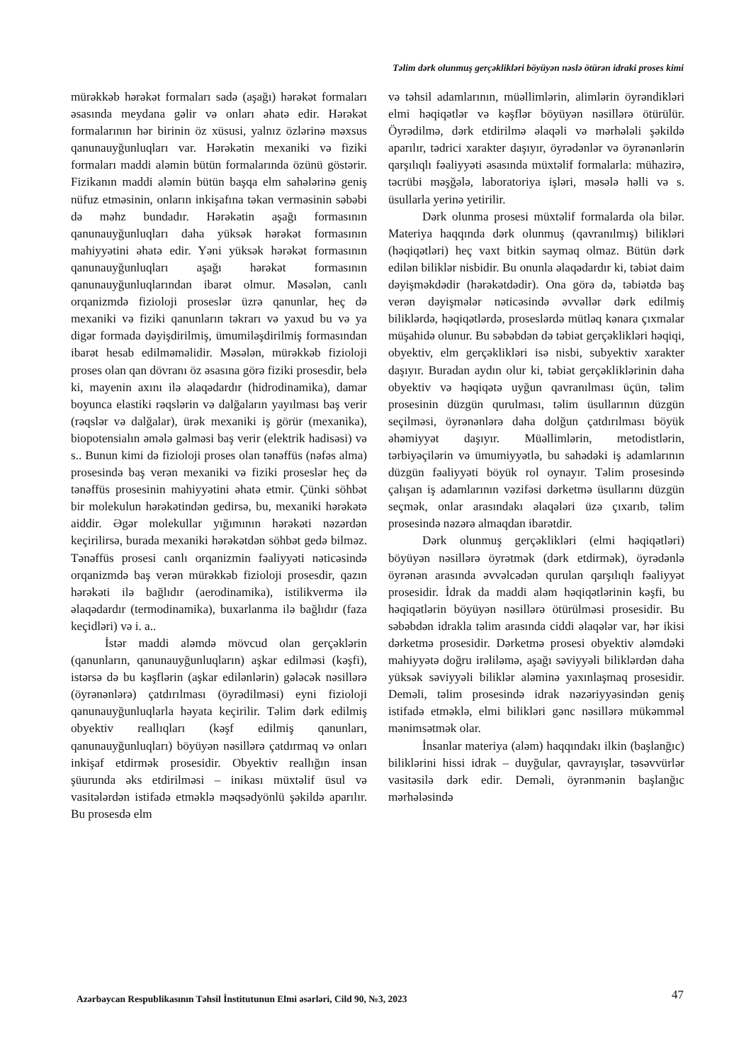Təlim dərk olunmuş gerçəklikləri böyüyən nəslə ötürən idraki proses kimi
mürəkkəb hərəkət formaları sadə (aşağı) hərəkət formaları əsasında meydana gəlir və onları əhatə edir. Hərəkət formalarının hər birinin öz xüsusi, yalnız özlərinə məxsus qanunauyğunluqları var. Hərəkətin mexaniki və fiziki formaları maddi aləmin bütün formalarında özünü göstərir. Fizikanın maddi aləmin bütün başqa elm sahələrinə geniş nüfuz etməsinin, onların inkişafına təkan verməsinin səbəbi də məhz bundadır. Hərəkətin aşağı formasının qanunauyğunluqları daha yüksək hərəkət formasının mahiyyətini əhatə edir. Yəni yüksək hərəkət formasının qanunauyğunluqları aşağı hərəkət formasının qanunauyğunluqlarından ibarət olmur. Məsələn, canlı orqanizmdə fizioloji proseslər üzrə qanunlar, heç də mexaniki və fiziki qanunların təkrarı və yaxud bu və ya digər formada dəyişdirilmiş, ümumiləşdirilmiş formasından ibarət hesab edilməməlidir. Məsələn, mürəkkəb fizioloji proses olan qan dövranı öz əsasına görə fiziki prosesdir, belə ki, mayenin axını ilə əlaqədardır (hidrodinamika), damar boyunca elastiki rəqslərin və dalğaların yayılması baş verir (rəqslər və dalğalar), ürək mexaniki iş görür (mexanika), biopotensialın əmələ gəlməsi baş verir (elektrik hadisəsi) və s.. Bunun kimi də fizioloji proses olan tənəffüs (nəfəs alma) prosesində baş verən mexaniki və fiziki proseslər heç də tənəffüs prosesinin mahiyyətini əhatə etmir. Çünki söhbət bir molekulun hərəkətindən gedirsə, bu, mexaniki hərəkətə aiddir. Əgər molekullar yığımının hərəkəti nəzərdən keçirilirsə, burada mexaniki hərəkətdən söhbət gedə bilməz. Tənəffüs prosesi canlı orqanizmin fəaliyyəti nəticəsində orqanizmdə baş verən mürəkkəb fizioloji prosesdir, qazın hərəkəti ilə bağlıdır (aerodinamika), istilikvermə ilə əlaqədardır (termodinamika), buxarlanma ilə bağlıdır (faza keçidləri) və i. a..
İstər maddi aləmdə mövcud olan gerçəklərin (qanunların, qanunauyğunluqların) aşkar edilməsi (kəşfi), istərsə də bu kəşflərin (aşkar edilənlərin) gələcək nəsillərə (öyrənənlərə) çatdırılması (öyrədilməsi) eyni fizioloji qanunauyğunluqlarla həyata keçirilir. Təlim dərk edilmiş obyektiv reallıqları (kəşf edilmiş qanunları, qanunauyğunluqları) böyüyən nəsillərə çatdırmaq və onları inkişaf etdirmək prosesidir. Obyektiv reallığın insan şüurunda əks etdirilməsi – inikası müxtəlif üsul və vasitələrdən istifadə etməklə məqsədyönlü şəkildə aparılır. Bu prosesdə elm
və təhsil adamlarının, müəllimlərin, alimlərin öyrəndikləri elmi həqiqətlər və kəşflər böyüyən nəsillərə ötürülür. Öyrədilmə, dərk etdirilmə əlaqəli və mərhələli şəkildə aparılır, tədrici xarakter daşıyır, öyrədənlər və öyrənənlərin qarşılıqlı fəaliyyəti əsasında müxtəlif formalarla: mühazirə, təcrübi məşğələ, laboratoriya işləri, məsələ həlli və s. üsullarla yerinə yetirilir.
Dərk olunma prosesi müxtəlif formalarda ola bilər. Materiya haqqında dərk olunmuş (qavranılmış) bilikləri (həqiqətləri) heç vaxt bitkin saymaq olmaz. Bütün dərk edilən biliklər nisbidir. Bu onunla əlaqədardır ki, təbiət daim dəyişməkdədir (hərəkətdədir). Ona görə də, təbiətdə baş verən dəyişmələr nəticəsində əvvəllər dərk edilmiş biliklərdə, həqiqətlərdə, proseslərdə mütləq kənara çıxmalar müşahidə olunur. Bu səbəbdən də təbiət gerçəklikləri həqiqi, obyektiv, elm gerçəklikləri isə nisbi, subyektiv xarakter daşıyır. Buradan aydın olur ki, təbiət gerçəkliklərinin daha obyektiv və həqiqətə uyğun qavranılması üçün, təlim prosesinin düzgün qurulması, təlim üsullarının düzgün seçilməsi, öyrənənlərə daha dolğun çatdırılması böyük əhəmiyyət daşıyır. Müəllimlərin, metodistlərin, tərbiyəçilərin və ümumiyyətlə, bu sahədəki iş adamlarının düzgün fəaliyyəti böyük rol oynayır. Təlim prosesində çalışan iş adamlarının vəzifəsi dərketmə üsullarını düzgün seçmək, onlar arasındakı əlaqələri üzə çıxarıb, təlim prosesində nəzərə almaqdan ibarətdir.
Dərk olunmuş gerçəklikləri (elmi həqiqətləri) böyüyən nəsillərə öyrətmək (dərk etdirmək), öyrədənlə öyrənən arasında əvvəlcədən qurulan qarşılıqlı fəaliyyət prosesidir. İdrak da maddi aləm həqiqətlərinin kəşfi, bu həqiqətlərin böyüyən nəsillərə ötürülməsi prosesidir. Bu səbəbdən idrakla təlim arasında ciddi əlaqələr var, hər ikisi dərketmə prosesidir. Dərketmə prosesi obyektiv aləmdəki mahiyyətə doğru irəliləmə, aşağı səviyyəli biliklərdən daha yüksək səviyyəli biliklər aləminə yaxınlaşmaq prosesidir. Deməli, təlim prosesində idrak nəzəriyyəsindən geniş istifadə etməklə, elmi bilikləri gənc nəsillərə mükəmməl mənimsətmək olar.
İnsanlar materiya (aləm) haqqındakı ilkin (başlanğıc) biliklərini hissi idrak – duyğular, qavrayışlar, təsəvvürlər vasitəsilə dərk edir. Deməli, öyrənmənin başlanğıc mərhələsində
Azərbaycan Respublikasının Təhsil İnstitutunun Elmi əsərləri, Cild 90, №3, 2023
47